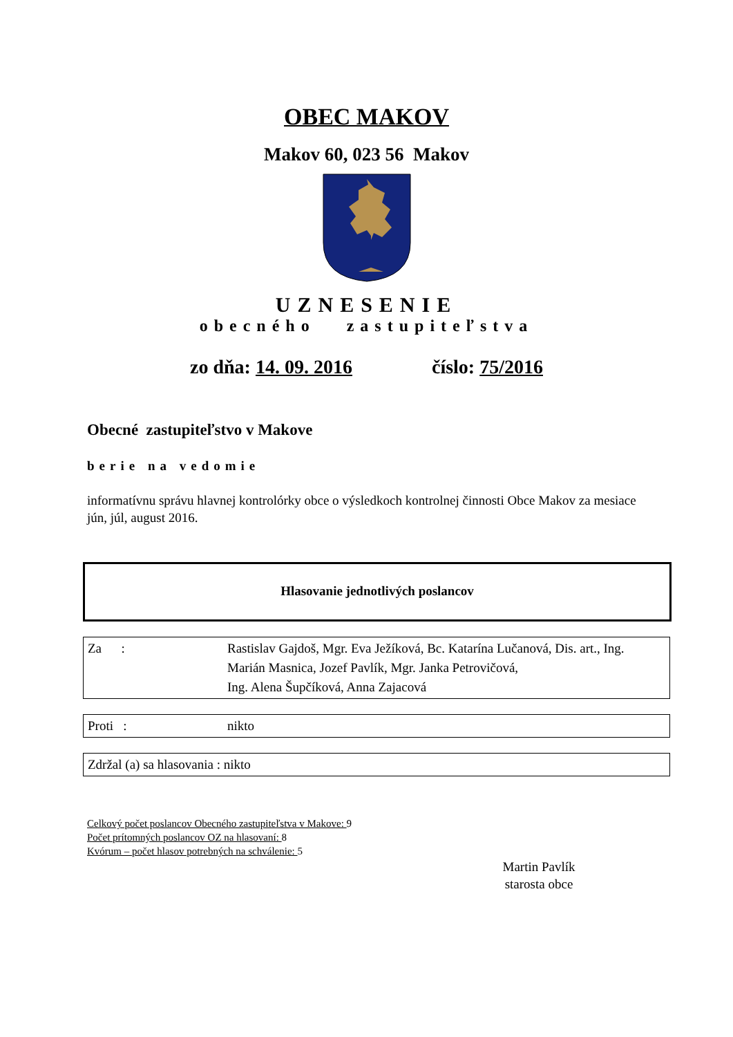OBEC MAKOV
Makov 60, 023 56 Makov
UZNESENIE
obecného zastupiteľstva
zo dňa: 14. 09. 2016 číslo: 75/2016
Obecné zastupiteľstvo v Makove
berie na vedomie
informatívnu správu hlavnej kontrolórky obce o výsledkoch kontrolnej činnosti Obce Makov za mesiace jún, júl, august 2016.
Hlasovanie jednotlivých poslancov
| Za : | Rastislav Gajdoš, Mgr. Eva Ježíková, Bc. Katarína Lučanová, Dis. art., Ing. Marián Masnica, Jozef Pavlík, Mgr. Janka Petrovičová, Ing. Alena Šupčíková, Anna Zajacová |
| Proti : | nikto |
| Zdržal (a) sa hlasovania : nikto |
Celkový počet poslancov Obecného zastupiteľstva v Makove: 9
Počet prítomných poslancov OZ na hlasovaní: 8
Kvórum – počet hlasov potrebných na schválenie: 5
Martin Pavlík
starosta obce